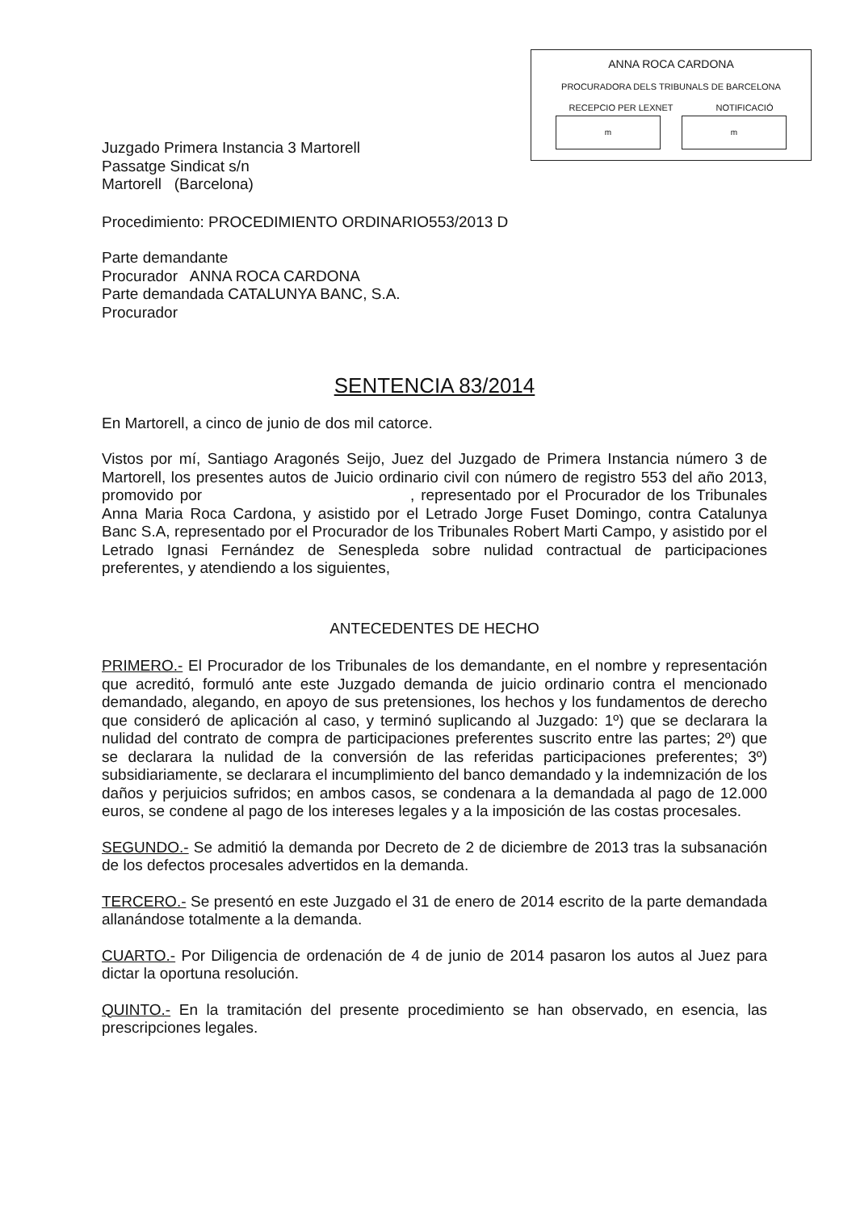ANNA ROCA CARDONA
PROCURADORA DELS TRIBUNALS DE BARCELONA
RECEPCIO PER LEXNET NOTIFICACIÓ
m m
Juzgado Primera Instancia 3 Martorell
Passatge Sindicat s/n
Martorell (Barcelona)
Procedimiento: PROCEDIMIENTO ORDINARIO553/2013 D
Parte demandante
Procurador ANNA ROCA CARDONA
Parte demandada CATALUNYA BANC, S.A.
Procurador
SENTENCIA 83/2014
En Martorell, a cinco de junio de dos mil catorce.
Vistos por mí, Santiago Aragonés Seijo, Juez del Juzgado de Primera Instancia número 3 de Martorell, los presentes autos de Juicio ordinario civil con número de registro 553 del año 2013, promovido por , representado por el Procurador de los Tribunales Anna Maria Roca Cardona, y asistido por el Letrado Jorge Fuset Domingo, contra Catalunya Banc S.A, representado por el Procurador de los Tribunales Robert Marti Campo, y asistido por el Letrado Ignasi Fernández de Senespleda sobre nulidad contractual de participaciones preferentes, y atendiendo a los siguientes,
ANTECEDENTES DE HECHO
PRIMERO.- El Procurador de los Tribunales de los demandante, en el nombre y representación que acreditó, formuló ante este Juzgado demanda de juicio ordinario contra el mencionado demandado, alegando, en apoyo de sus pretensiones, los hechos y los fundamentos de derecho que consideró de aplicación al caso, y terminó suplicando al Juzgado: 1º) que se declarara la nulidad del contrato de compra de participaciones preferentes suscrito entre las partes; 2º) que se declarara la nulidad de la conversión de las referidas participaciones preferentes; 3º) subsidiariamente, se declarara el incumplimiento del banco demandado y la indemnización de los daños y perjuicios sufridos; en ambos casos, se condenara a la demandada al pago de 12.000 euros, se condene al pago de los intereses legales y a la imposición de las costas procesales.
SEGUNDO.- Se admitió la demanda por Decreto de 2 de diciembre de 2013 tras la subsanación de los defectos procesales advertidos en la demanda.
TERCERO.- Se presentó en este Juzgado el 31 de enero de 2014 escrito de la parte demandada allanándose totalmente a la demanda.
CUARTO.- Por Diligencia de ordenación de 4 de junio de 2014 pasaron los autos al Juez para dictar la oportuna resolución.
QUINTO.- En la tramitación del presente procedimiento se han observado, en esencia, las prescripciones legales.